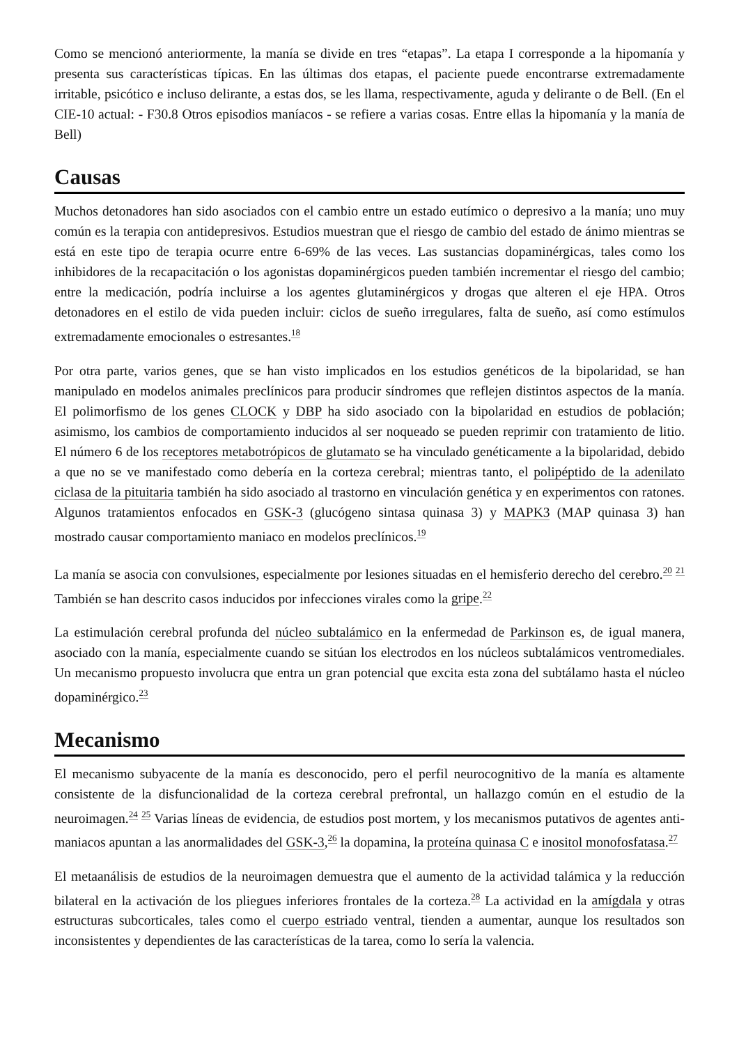Como se mencionó anteriormente, la manía se divide en tres “etapas”. La etapa I corresponde a la hipomanía y presenta sus características típicas. En las últimas dos etapas, el paciente puede encontrarse extremadamente irritable, psicótico e incluso delirante, a estas dos, se les llama, respectivamente, aguda y delirante o de Bell. (En el CIE-10 actual: - F30.8 Otros episodios maníacos - se refiere a varias cosas. Entre ellas la hipomanía y la manía de Bell)
Causas
Muchos detonadores han sido asociados con el cambio entre un estado eutímico o depresivo a la manía; uno muy común es la terapia con antidepresivos. Estudios muestran que el riesgo de cambio del estado de ánimo mientras se está en este tipo de terapia ocurre entre 6-69% de las veces. Las sustancias dopaminérgicas, tales como los inhibidores de la recapacitación o los agonistas dopaminérgicos pueden también incrementar el riesgo del cambio; entre la medicación, podría incluirse a los agentes glutaminérgicos y drogas que alteren el eje HPA. Otros detonadores en el estilo de vida pueden incluir: ciclos de sueño irregulares, falta de sueño, así como estímulos extremadamente emocionales o estresantes.<sup>18</sup>
Por otra parte, varios genes, que se han visto implicados en los estudios genéticos de la bipolaridad, se han manipulado en modelos animales preclínicos para producir síndromes que reflejen distintos aspectos de la manía. El polimorfismo de los genes CLOCK y DBP ha sido asociado con la bipolaridad en estudios de población; asimismo, los cambios de comportamiento inducidos al ser noqueado se pueden reprimir con tratamiento de litio. El número 6 de los receptores metabotrópicos de glutamato se ha vinculado genéticamente a la bipolaridad, debido a que no se ve manifestado como debería en la corteza cerebral; mientras tanto, el polipéptido de la adenilato ciclasa de la pituitaria también ha sido asociado al trastorno en vinculación genética y en experimentos con ratones. Algunos tratamientos enfocados en GSK-3 (glucógeno sintasa quinasa 3) y MAPK3 (MAP quinasa 3) han mostrado causar comportamiento maniaco en modelos preclínicos.<sup>19</sup>
La manía se asocia con convulsiones, especialmente por lesiones situadas en el hemisferio derecho del cerebro.<sup>20</sup> <sup>21</sup> También se han descrito casos inducidos por infecciones virales como la gripe.<sup>22</sup>
La estimulación cerebral profunda del núcleo subtalámico en la enfermedad de Parkinson es, de igual manera, asociado con la manía, especialmente cuando se sitúan los electrodos en los núcleos subtalámicos ventromediales. Un mecanismo propuesto involucra que entra un gran potencial que excita esta zona del subtálamo hasta el núcleo dopaminérgico.<sup>23</sup>
Mecanismo
El mecanismo subyacente de la manía es desconocido, pero el perfil neurocognitivo de la manía es altamente consistente de la disfuncionalidad de la corteza cerebral prefrontal, un hallazgo común en el estudio de la neuroimagen.<sup>24</sup> <sup>25</sup> Varias líneas de evidencia, de estudios post mortem, y los mecanismos putativos de agentes anti-maniacos apuntan a las anormalidades del GSK-3,<sup>26</sup> la dopamina, la proteína quinasa C e inositol monofosfatasa.<sup>27</sup>
El metaanálisis de estudios de la neuroimagen demuestra que el aumento de la actividad talámica y la reducción bilateral en la activación de los pliegues inferiores frontales de la corteza.<sup>28</sup> La actividad en la amígdala y otras estructuras subcorticales, tales como el cuerpo estriado ventral, tienden a aumentar, aunque los resultados son inconsistentes y dependientes de las características de la tarea, como lo sería la valencia.